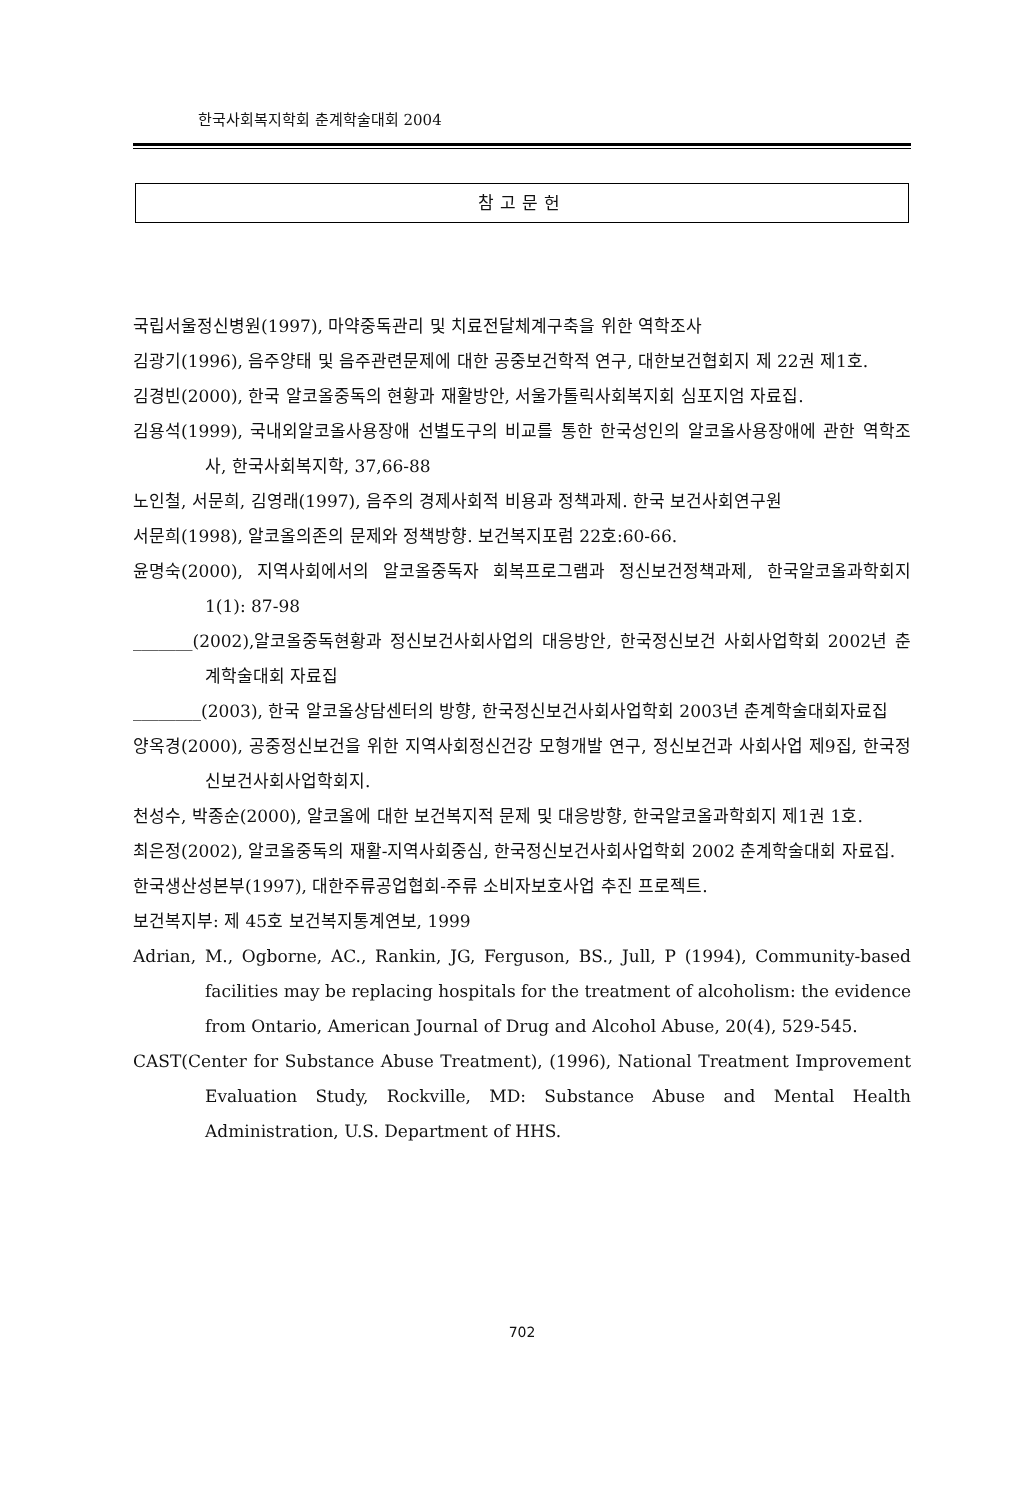한국사회복지학회 춘계학술대회 2004
참고문헌
국립서울정신병원(1997), 마약중독관리 및 치료전달체계구축을 위한 역학조사
김광기(1996), 음주양태 및 음주관련문제에 대한 공중보건학적 연구, 대한보건협회지 제 22권 제1호.
김경빈(2000), 한국 알코올중독의 현황과 재활방안, 서울가톨릭사회복지회 심포지엄 자료집.
김용석(1999), 국내외알코올사용장애 선별도구의 비교를 통한 한국성인의 알코올사용장애에 관한 역학조사, 한국사회복지학, 37,66-88
노인철, 서문희, 김영래(1997), 음주의 경제사회적 비용과 정책과제. 한국 보건사회연구원
서문희(1998), 알코올의존의 문제와 정책방향. 보건복지포럼 22호:60-66.
윤명숙(2000), 지역사회에서의 알코올중독자 회복프로그램과 정신보건정책과제, 한국알코올과학회지 1(1): 87-98
_______(2002),알코올중독현황과 정신보건사회사업의 대응방안, 한국정신보건 사회사업학회 2002년 춘계학술대회 자료집
________(2003), 한국 알코올상담센터의 방향, 한국정신보건사회사업학회 2003년 춘계학술대회자료집
양옥경(2000), 공중정신보건을 위한 지역사회정신건강 모형개발 연구, 정신보건과 사회사업 제9집, 한국정신보건사회사업학회지.
천성수, 박종순(2000), 알코올에 대한 보건복지적 문제 및 대응방향, 한국알코올과학회지 제1권 1호.
최은정(2002), 알코올중독의 재활-지역사회중심, 한국정신보건사회사업학회 2002 춘계학술대회 자료집.
한국생산성본부(1997), 대한주류공업협회-주류 소비자보호사업 추진 프로젝트.
보건복지부: 제 45호 보건복지통계연보, 1999
Adrian, M., Ogborne, AC., Rankin, JG, Ferguson, BS., Jull, P (1994), Community-based facilities may be replacing hospitals for the treatment of alcoholism: the evidence from Ontario, American Journal of Drug and Alcohol Abuse, 20(4), 529-545.
CAST(Center for Substance Abuse Treatment), (1996), National Treatment Improvement Evaluation Study, Rockville, MD: Substance Abuse and Mental Health Administration, U.S. Department of HHS.
702